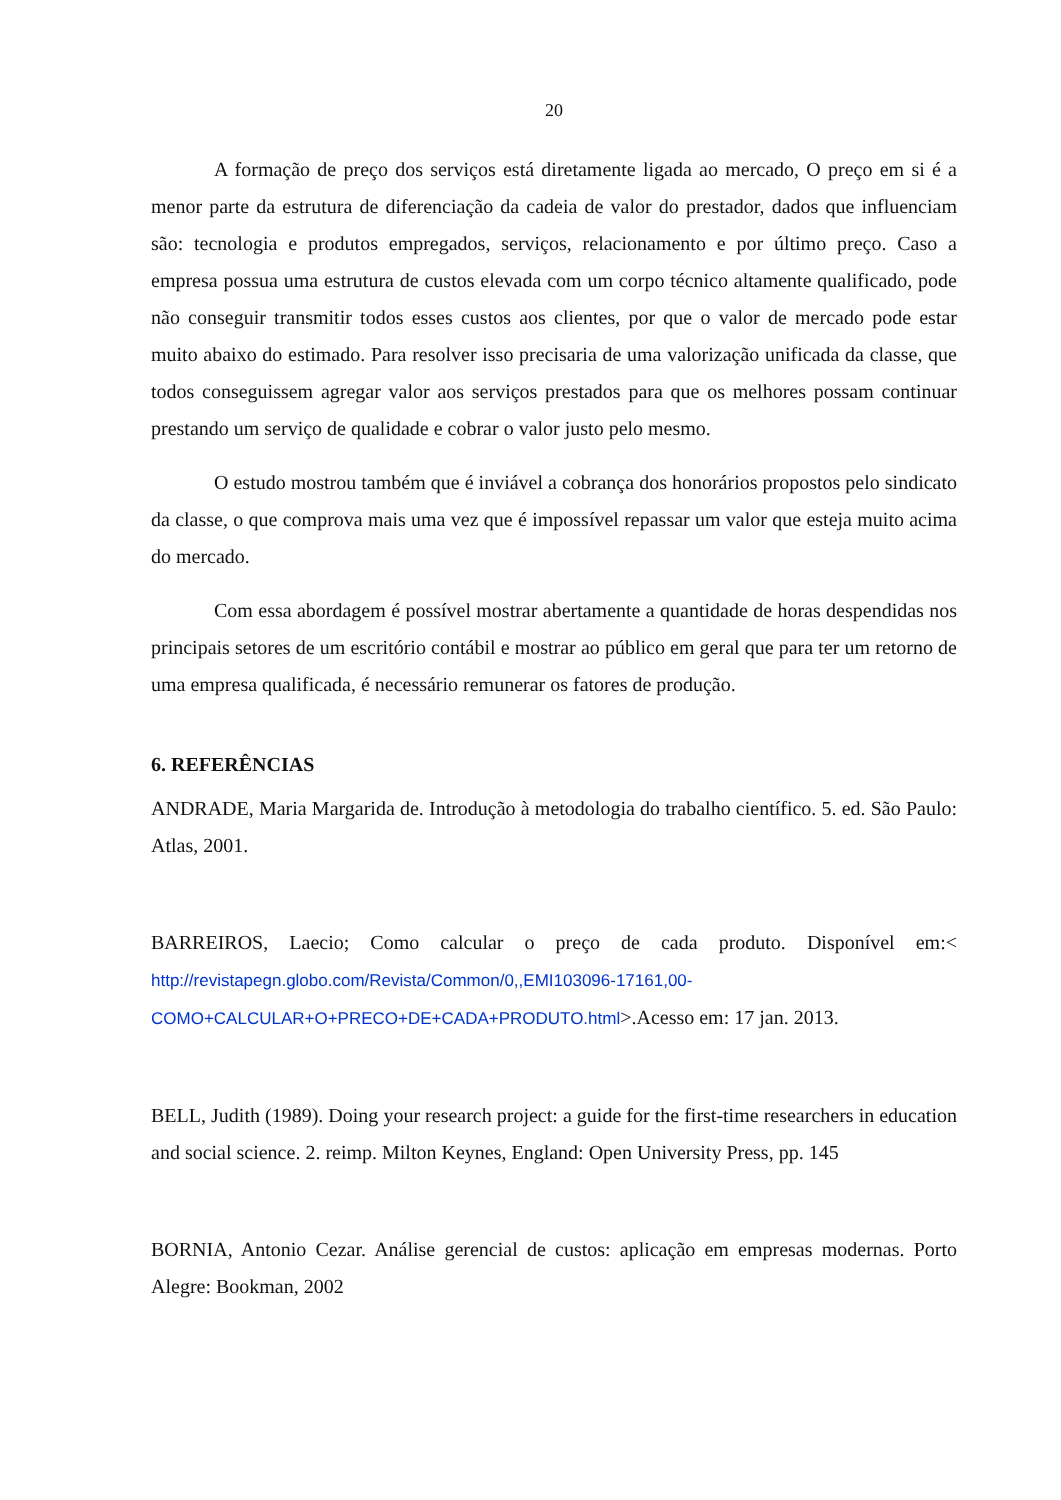20
A formação de preço dos serviços está diretamente ligada ao mercado, O preço em si é a menor parte da estrutura de diferenciação da cadeia de valor do prestador, dados que influenciam são: tecnologia e produtos empregados, serviços, relacionamento e por último preço. Caso a empresa possua uma estrutura de custos elevada com um corpo técnico altamente qualificado, pode não conseguir transmitir todos esses custos aos clientes, por que o valor de mercado pode estar muito abaixo do estimado. Para resolver isso precisaria de uma valorização unificada da classe, que todos conseguissem agregar valor aos serviços prestados para que os melhores possam continuar prestando um serviço de qualidade e cobrar o valor justo pelo mesmo.
O estudo mostrou também que é inviável a cobrança dos honorários propostos pelo sindicato da classe, o que comprova mais uma vez que é impossível repassar um valor que esteja muito acima do mercado.
Com essa abordagem é possível mostrar abertamente a quantidade de horas despendidas nos principais setores de um escritório contábil e mostrar ao público em geral que para ter um retorno de uma empresa qualificada, é necessário remunerar os fatores de produção.
6. REFERÊNCIAS
ANDRADE, Maria Margarida de. Introdução à metodologia do trabalho científico. 5. ed. São Paulo: Atlas, 2001.
BARREIROS, Laecio; Como calcular o preço de cada produto. Disponível em:< http://revistapegn.globo.com/Revista/Common/0,,EMI103096-17161,00-COMO+CALCULAR+O+PRECO+DE+CADA+PRODUTO.html>.Acesso em: 17 jan. 2013.
BELL, Judith (1989). Doing your research project: a guide for the first-time researchers in education and social science. 2. reimp. Milton Keynes, England: Open University Press, pp. 145
BORNIA, Antonio Cezar. Análise gerencial de custos: aplicação em empresas modernas. Porto Alegre: Bookman, 2002